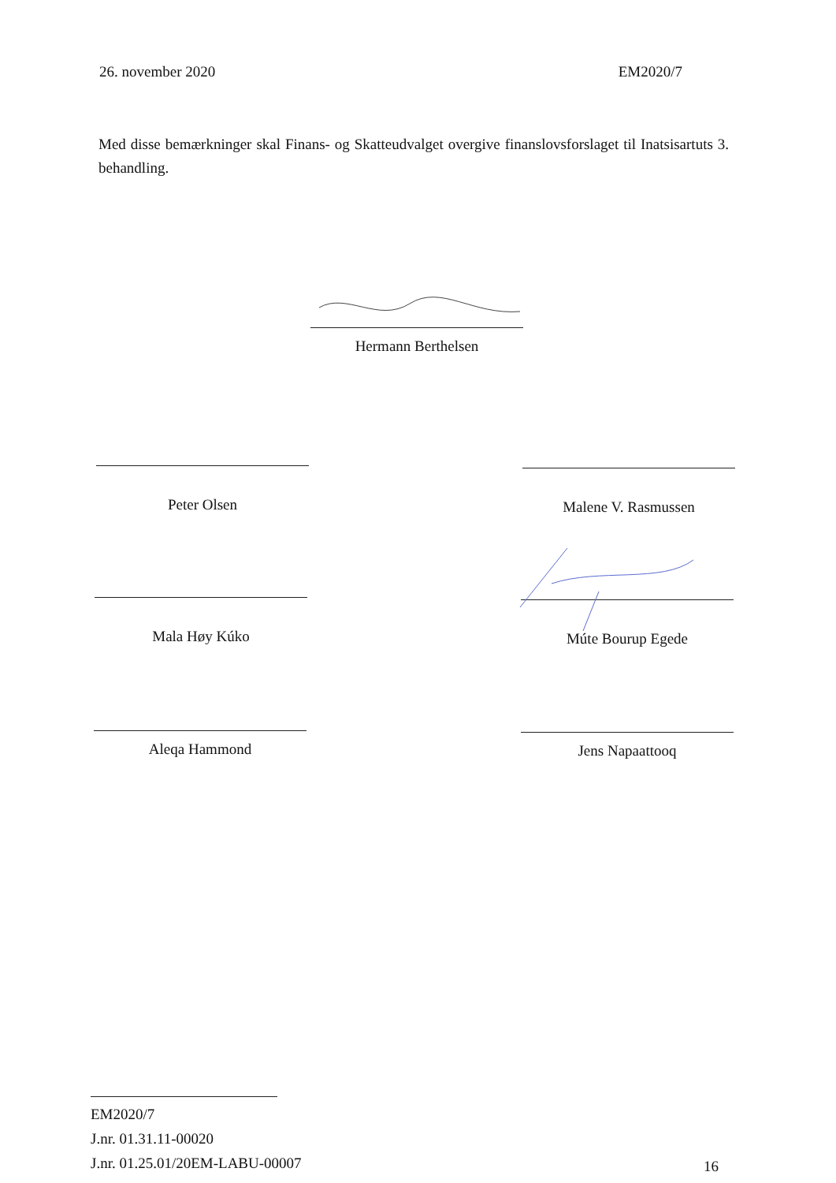26. november 2020 EM2020/7
Med disse bemærkninger skal Finans- og Skatteudvalget overgive finanslovsforslaget til Inatsisartuts 3. behandling.
Hermann Berthelsen
Peter Olsen Malene V. Rasmussen
Mala Høy Kúko Múte Bourup Egede
Aleqa Hammond Jens Napaattooq
EM2020/7
J.nr. 01.31.11-00020
J.nr. 01.25.01/20EM-LABU-00007
16